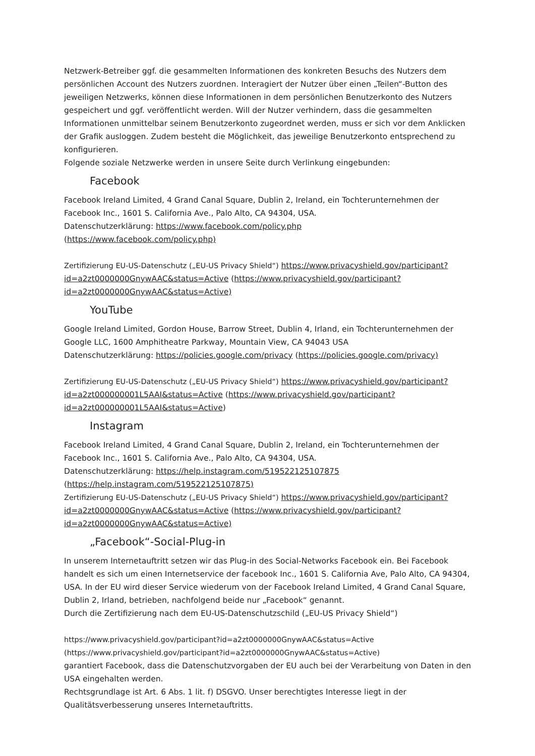Netzwerk-Betreiber ggf. die gesammelten Informationen des konkreten Besuchs des Nutzers dem persönlichen Account des Nutzers zuordnen. Interagiert der Nutzer über einen „Teilen“-Button des jeweiligen Netzwerks, können diese Informationen in dem persönlichen Benutzerkonto des Nutzers gespeichert und ggf. veröffentlicht werden. Will der Nutzer verhindern, dass die gesammelten Informationen unmittelbar seinem Benutzerkonto zugeordnet werden, muss er sich vor dem Anklicken der Grafik ausloggen. Zudem besteht die Möglichkeit, das jeweilige Benutzerkonto entsprechend zu konfigurieren.
Folgende soziale Netzwerke werden in unsere Seite durch Verlinkung eingebunden:
Facebook
Facebook Ireland Limited, 4 Grand Canal Square, Dublin 2, Ireland, ein Tochterunternehmen der Facebook Inc., 1601 S. California Ave., Palo Alto, CA 94304, USA.
Datenschutzerklärung: https://www.facebook.com/policy.php
(https://www.facebook.com/policy.php)
Zertifizierung EU-US-Datenschutz („EU-US Privacy Shield“) https://www.privacyshield.gov/participant?id=a2zt0000000GnywAAC&status=Active (https://www.privacyshield.gov/participant?id=a2zt0000000GnywAAC&status=Active)
YouTube
Google Ireland Limited, Gordon House, Barrow Street, Dublin 4, Irland, ein Tochterunternehmen der Google LLC, 1600 Amphitheatre Parkway, Mountain View, CA 94043 USA
Datenschutzerklärung: https://policies.google.com/privacy (https://policies.google.com/privacy)
Zertifizierung EU-US-Datenschutz („EU-US Privacy Shield“) https://www.privacyshield.gov/participant?id=a2zt000000001L5AAI&status=Active (https://www.privacyshield.gov/participant?id=a2zt000000001L5AAI&status=Active)
Instagram
Facebook Ireland Limited, 4 Grand Canal Square, Dublin 2, Ireland, ein Tochterunternehmen der Facebook Inc., 1601 S. California Ave., Palo Alto, CA 94304, USA.
Datenschutzerklärung: https://help.instagram.com/519522125107875
(https://help.instagram.com/519522125107875)
Zertifizierung EU-US-Datenschutz („EU-US Privacy Shield“) https://www.privacyshield.gov/participant?id=a2zt0000000GnywAAC&status=Active (https://www.privacyshield.gov/participant?id=a2zt0000000GnywAAC&status=Active)
„Facebook“-Social-Plug-in
In unserem Internetauftritt setzen wir das Plug-in des Social-Networks Facebook ein. Bei Facebook handelt es sich um einen Internetservice der facebook Inc., 1601 S. California Ave, Palo Alto, CA 94304, USA. In der EU wird dieser Service wiederum von der Facebook Ireland Limited, 4 Grand Canal Square, Dublin 2, Irland, betrieben, nachfolgend beide nur „Facebook“ genannt.
Durch die Zertifizierung nach dem EU-US-Datenschutzschild („EU-US Privacy Shield“)
https://www.privacyshield.gov/participant?id=a2zt0000000GnywAAC&status=Active
(https://www.privacyshield.gov/participant?id=a2zt0000000GnywAAC&status=Active)
garantiert Facebook, dass die Datenschutzvorgaben der EU auch bei der Verarbeitung von Daten in den USA eingehalten werden.
Rechtsgrundlage ist Art. 6 Abs. 1 lit. f) DSGVO. Unser berechtigtes Interesse liegt in der Qualitätsverbesserung unseres Internetauftritts.